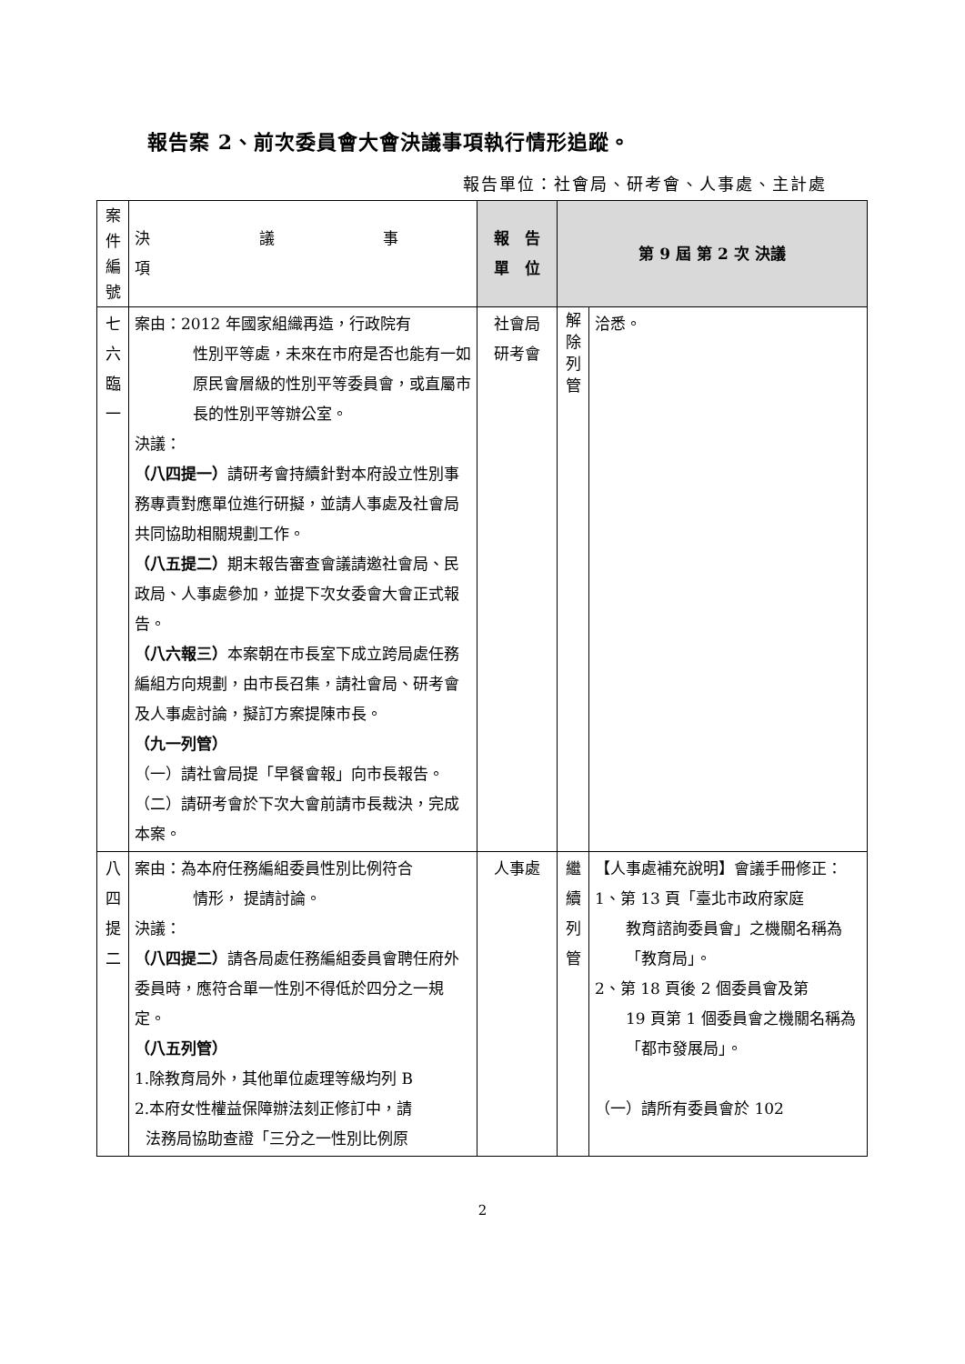報告案 2、前次委員會大會決議事項執行情形追蹤。
報告單位：社會局、研考會、人事處、主計處
| 案 件 編 號 | 決議事項 | 報 告 單 位 | 第 9 屆 第 2 次 決議 | |
| --- | --- | --- | --- | --- |
| 七 六 臨 一 | 案由：2012 年國家組織再造，行政院有 性別平等處，未來在市府是否也能有一如原民會層級的性別平等委員會，或直屬市長的性別平等辦公室。 決議： （八四提一） 請研考會持續針對本府設立性別事務專責對應單位進行研擬，並請人事處及社會局共同協助相關規劃工作。 （八五提二） 期末報告審查會議請邀社會局、民政局、人事處參加，並提下次女委會大會正式報告。 （八六報三） 本案朝在市長室下成立跨局處任務編組方向規劃，由市長召集，請社會局、研考會及人事處討論，擬訂方案提陳市長。 （九一列管） （一）請社會局提「早餐會報」向市長報告。 （二）請研考會於下次大會前請市長裁決，完成本案。 | 社會局 研考會 | 解 除 列 管 | 洽悉。 |
| 八 四 提 二 | 案由：為本府任務編組委員性別比例符合 情形， 提請討論。 決議： （八四提二） 請各局處任務編組委員會聘任府外委員時，應符合單一性別不得低於四分之一規定。 （八五列管） 1.除教育局外，其他單位處理等級均列 B 2.本府女性權益保障辦法刻正修訂中，請 法務局協助查證「三分之一性別比例原 | 人事處 | 繼 續 列 管 | 【人事處補充說明】會議手冊修正： 1、第 13 頁「臺北市政府家庭 教育諮詢委員會」之機關名稱為「教育局」。 2、第 18 頁後 2 個委員會及第 19 頁第 1 個委員會之機關名稱為「都市發展局」。 （一）請所有委員會於 102 |
2